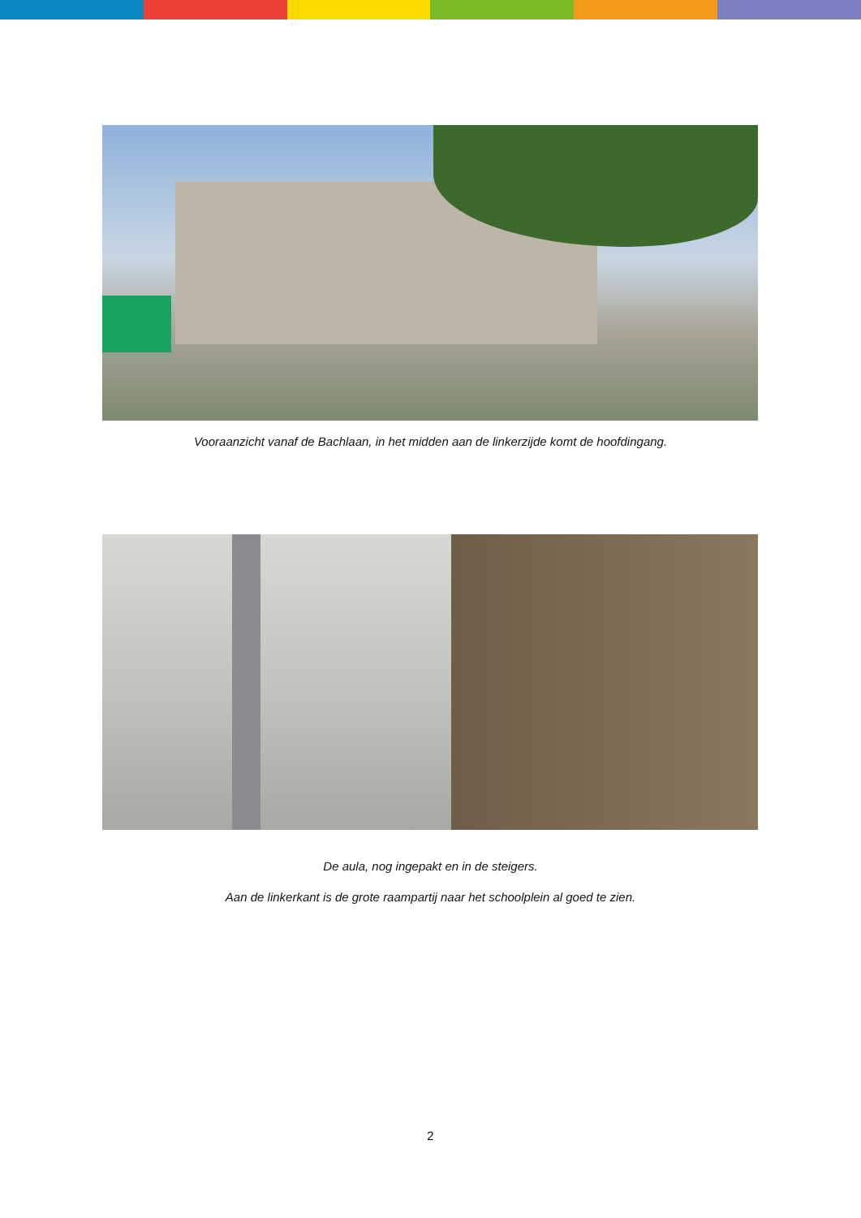Vooraanzicht vanaf de Bachlaan, in het midden aan de linkerzijde komt de hoofdingang.
De aula, nog ingepakt en in de steigers.
Aan de linkerkant is de grote raampartij naar het schoolplein al goed te zien.
2